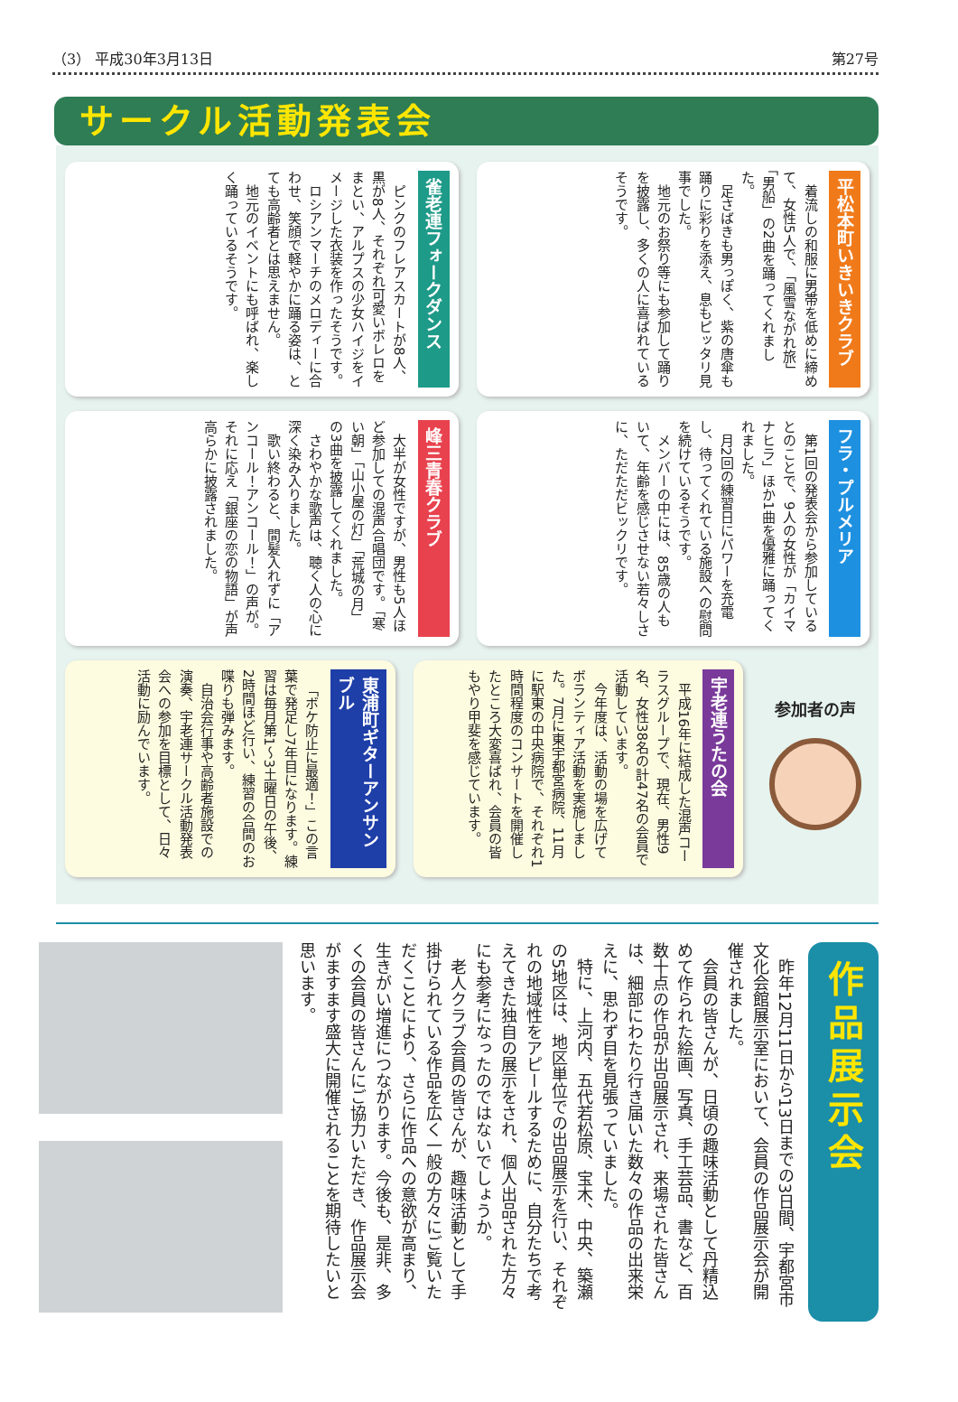（3） 平成30年3月13日 第27号
サークル活動発表会
平松本町いきいきクラブ
着流しの和服に男帯を低めに締めて、女性5人で、「風雪ながれ旅」「男船」の2曲を踊ってくれました。
足さばきも男っぽく、紫の唐傘も踊りに彩りを添え、息もピッタリ見事でした。
地元のお祭り等にも参加して踊りを披露し、多くの人に喜ばれているそうです。
雀老連フォークダンス
ピンクのフレアスカートが8人、黒が8人、それぞれ可愛いボレロをまとい、アルプスの少女ハイジをイメージした衣装を作ったそうです。
ロシアンマーチのメロディーに合わせ、笑顔で軽やかに踊る姿は、とても高齢者とは思えません。
地元のイベントにも呼ばれ、楽しく踊っているそうです。
フラ・プルメリア
第1回の発表会から参加しているとのことで、9人の女性が「カイマナヒラ」ほか1曲を優雅に踊ってくれました。
月2回の練習日にパワーを充電し、待ってくれている施設への慰問を続けているそうです。
メンバーの中には、85歳の人もいて、年齢を感じさせない若々しさに、ただただビックリです。
峰三青春クラブ
大半が女性ですが、男性も5人ほど参加しての混声合唱団です。「寒い朝」「山小屋の灯」「荒城の月」の3曲を披露してくれました。
さわやかな歌声は、聴く人の心に深く染み入りました。
歌い終わると、間髪入れずに「アンコール！アンコール！」の声が。それに応え「銀座の恋の物語」が声高らかに披露されました。
参加者の声
宇老連うたの会
平成16年に結成した混声コーラスグループで、現在、男性9名、女性38名の計47名の会員で活動しています。
今年度は、活動の場を広げてボランティア活動を実施しました。7月に東宇都宮病院、11月に駅東の中央病院で、それぞれ1時間程度のコンサートを開催したところ大変喜ばれ、会員の皆もやり甲斐を感じています。
東浦町ギターアンサンブル
「ボケ防止に最適！」この言葉で発足し7年目になります。練習は毎月第1〜3土曜日の午後、2時間ほど行い、練習の合間のお喋りも弾みます。
自治会行事や高齢者施設での演奏、宇老連サークル活動発表会への参加を目標として、日々活動に励んでいます。
作品展示会
昨年12月11日から13日までの3日間、宇都宮市文化会館展示室において、会員の作品展示会が開催されました。
会員の皆さんが、日頃の趣味活動として丹精込めて作られた絵画、写真、手工芸品、書など、百数十点の作品が出品展示され、来場された皆さんは、細部にわたり行き届いた数々の作品の出来栄えに、思わず目を見張っていました。
特に、上河内、五代若松原、宝木、中央、築瀬の5地区は、地区単位での出品展示を行い、それぞれの地域性をアピールするために、自分たちで考えてきた独自の展示をされ、個人出品された方々にも参考になったのではないでしょうか。
老人クラブ会員の皆さんが、趣味活動として手掛けられている作品を広く一般の方々にご覧いただくことにより、さらに作品への意欲が高まり、生きがい増進につながります。今後も、是非、多くの会員の皆さんにご協力いただき、作品展示会がますます盛大に開催されることを期待したいと思います。